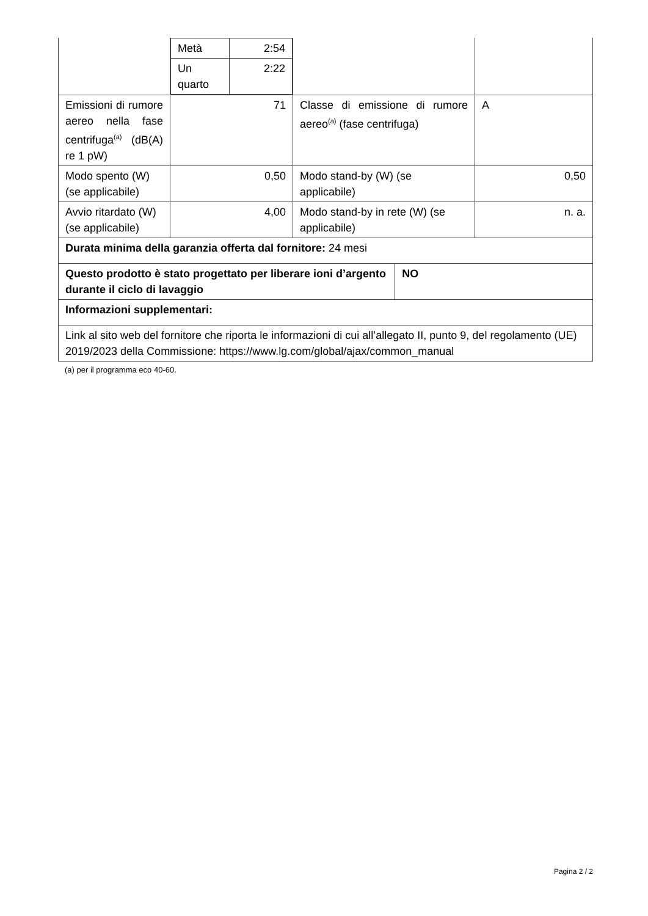| | / Metà / 2:54 / / Un quarto / 2:22 / | | | |
| Emissioni di rumore aereo nella fase centrifuga<sup>(a)</sup> (dB(A) re 1 pW) | 71 | Classe di emissione di rumore aereo<sup>(a)</sup> (fase centrifuga) | | A |
| Modo spento (W) (se applicabile) | 0,50 | Modo stand-by (W) (se applicabile) | | 0,50 |
| Avvio ritardato (W) (se applicabile) | 4,00 | Modo stand-by in rete (W) (se applicabile) | | n. a. |
| Durata minima della garanzia offerta dal fornitore: 24 mesi | | | | |
| Questo prodotto è stato progettato per liberare ioni d’argento durante il ciclo di lavaggio | | | NO | |
| Informazioni supplementari: | | | | |
| Link al sito web del fornitore che riporta le informazioni di cui all’allegato II, punto 9, del regolamento (UE) 2019/2023 della Commissione: https://www.lg.com/global/ajax/common_manual | | | | |
(a) per il programma eco 40-60.
Pagina 2 / 2